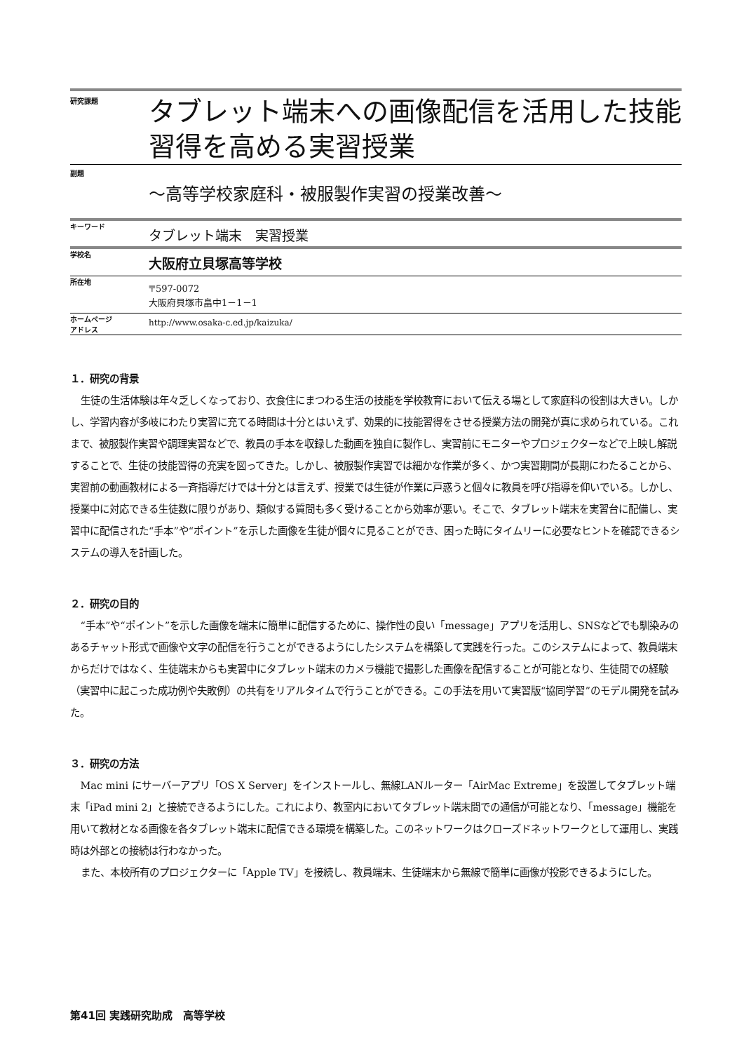研究課題
タブレット端末への画像配信を活用した技能習得を高める実習授業
副題
～高等学校家庭科・被服製作実習の授業改善～
キーワード
タブレット端末　実習授業
学校名
大阪府立貝塚高等学校
所在地
〒597-0072
大阪府貝塚市畠中1－1－1
ホームページ
アドレス
http://www.osaka-c.ed.jp/kaizuka/
１．研究の背景
生徒の生活体験は年々乏しくなっており、衣食住にまつわる生活の技能を学校教育において伝える場として家庭科の役割は大きい。しかし、学習内容が多岐にわたり実習に充てる時間は十分とはいえず、効果的に技能習得をさせる授業方法の開発が真に求められている。これまで、被服製作実習や調理実習などで、教員の手本を収録した動画を独自に製作し、実習前にモニターやプロジェクターなどで上映し解説することで、生徒の技能習得の充実を図ってきた。しかし、被服製作実習では細かな作業が多く、かつ実習期間が長期にわたることから、実習前の動画教材による一斉指導だけでは十分とは言えず、授業では生徒が作業に戸惑うと個々に教員を呼び指導を仰いでいる。しかし、授業中に対応できる生徒数に限りがあり、類似する質問も多く受けることから効率が悪い。そこで、タブレット端末を実習台に配備し、実習中に配信された“手本”や“ポイント”を示した画像を生徒が個々に見ることができ、困った時にタイムリーに必要なヒントを確認できるシステムの導入を計画した。
２．研究の目的
“手本”や“ポイント”を示した画像を端末に簡単に配信するために、操作性の良い「message」アプリを活用し、SNSなどでも馴染みのあるチャット形式で画像や文字の配信を行うことができるようにしたシステムを構築して実践を行った。このシステムによって、教員端末からだけではなく、生徒端末からも実習中にタブレット端末のカメラ機能で撮影した画像を配信することが可能となり、生徒間での経験（実習中に起こった成功例や失敗例）の共有をリアルタイムで行うことができる。この手法を用いて実習版“協同学習”のモデル開発を試みた。
３．研究の方法
Mac mini にサーバーアプリ「OS X Server」をインストールし、無線LANルーター「AirMac Extreme」を設置してタブレット端末「iPad mini 2」と接続できるようにした。これにより、教室内においてタブレット端末間での通信が可能となり、「message」機能を用いて教材となる画像を各タブレット端末に配信できる環境を構築した。このネットワークはクローズドネットワークとして運用し、実践時は外部との接続は行わなかった。
また、本校所有のプロジェクターに「Apple TV」を接続し、教員端末、生徒端末から無線で簡単に画像が投影できるようにした。
第41回 実践研究助成　高等学校